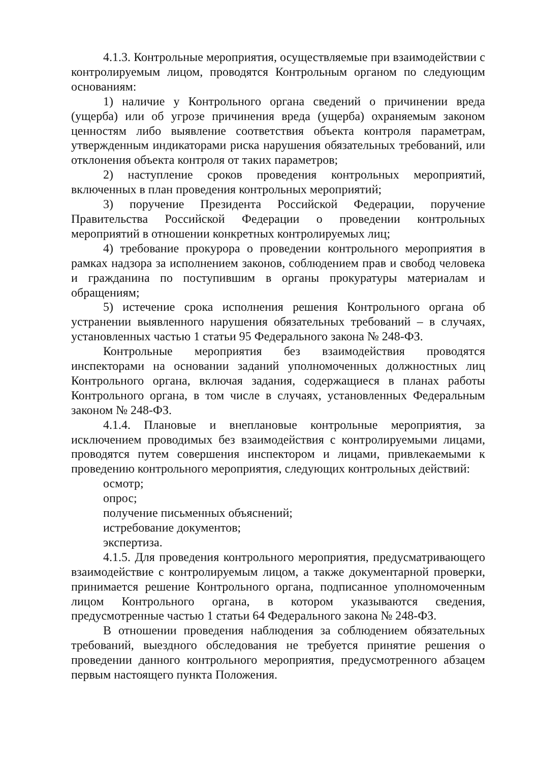4.1.3. Контрольные мероприятия, осуществляемые при взаимодействии с контролируемым лицом, проводятся Контрольным органом по следующим основаниям:
1) наличие у Контрольного органа сведений о причинении вреда (ущерба) или об угрозе причинения вреда (ущерба) охраняемым законом ценностям либо выявление соответствия объекта контроля параметрам, утвержденным индикаторами риска нарушения обязательных требований, или отклонения объекта контроля от таких параметров;
2) наступление сроков проведения контрольных мероприятий, включенных в план проведения контрольных мероприятий;
3) поручение Президента Российской Федерации, поручение Правительства Российской Федерации о проведении контрольных мероприятий в отношении конкретных контролируемых лиц;
4) требование прокурора о проведении контрольного мероприятия в рамках надзора за исполнением законов, соблюдением прав и свобод человека и гражданина по поступившим в органы прокуратуры материалам и обращениям;
5) истечение срока исполнения решения Контрольного органа об устранении выявленного нарушения обязательных требований – в случаях, установленных частью 1 статьи 95 Федерального закона № 248-ФЗ.
Контрольные мероприятия без взаимодействия проводятся инспекторами на основании заданий уполномоченных должностных лиц Контрольного органа, включая задания, содержащиеся в планах работы Контрольного органа, в том числе в случаях, установленных Федеральным законом № 248-ФЗ.
4.1.4. Плановые и внеплановые контрольные мероприятия, за исключением проводимых без взаимодействия с контролируемыми лицами, проводятся путем совершения инспектором и лицами, привлекаемыми к проведению контрольного мероприятия, следующих контрольных действий:
осмотр;
опрос;
получение письменных объяснений;
истребование документов;
экспертиза.
4.1.5. Для проведения контрольного мероприятия, предусматривающего взаимодействие с контролируемым лицом, а также документарной проверки, принимается решение Контрольного органа, подписанное уполномоченным лицом Контрольного органа, в котором указываются сведения, предусмотренные частью 1 статьи 64 Федерального закона № 248-ФЗ.
В отношении проведения наблюдения за соблюдением обязательных требований, выездного обследования не требуется принятие решения о проведении данного контрольного мероприятия, предусмотренного абзацем первым настоящего пункта Положения.